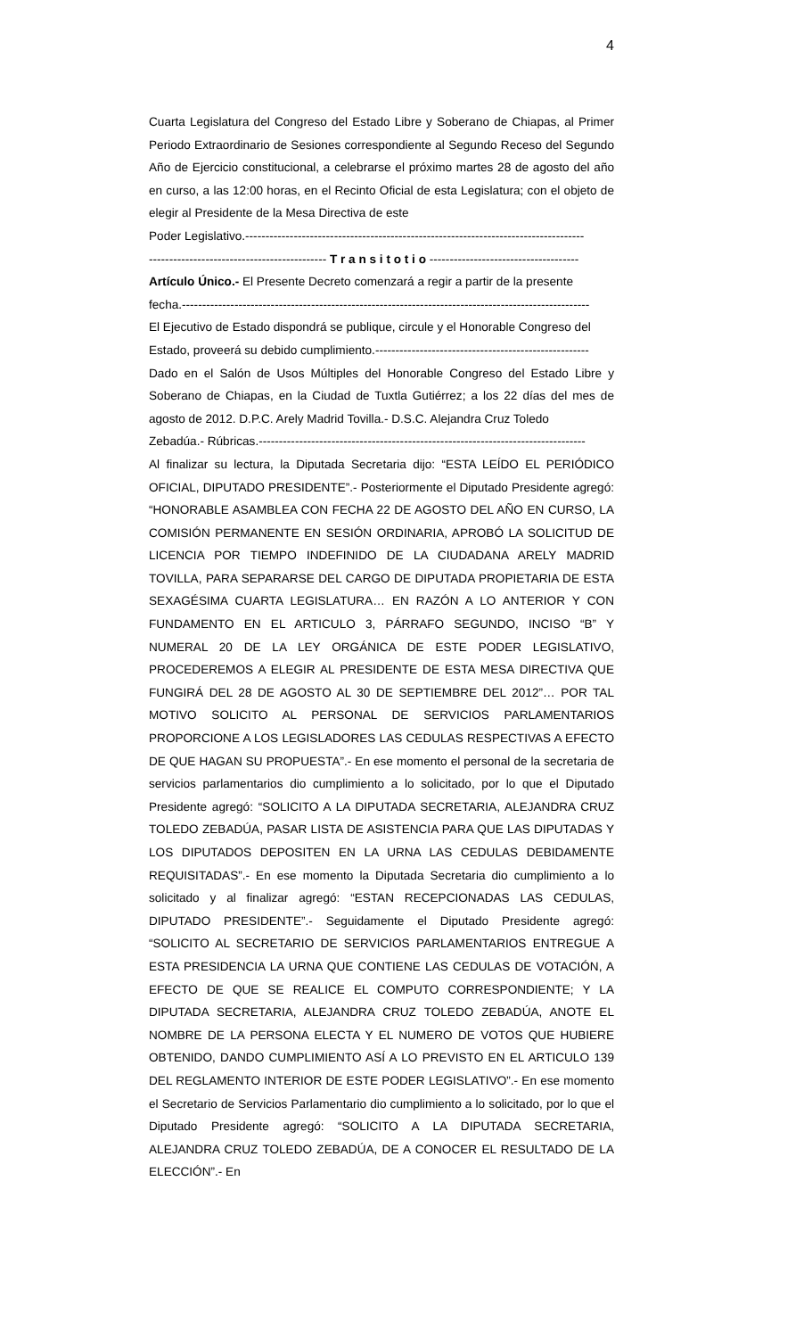4
Cuarta Legislatura del Congreso del Estado Libre y Soberano de Chiapas, al Primer Periodo Extraordinario de Sesiones correspondiente al Segundo Receso del Segundo Año de Ejercicio constitucional, a celebrarse el próximo martes 28 de agosto del año en curso, a las 12:00 horas, en el Recinto Oficial de esta Legislatura; con el objeto de elegir al Presidente de la Mesa Directiva de este
Poder Legislativo.------------------------------------------------------------------------------------
-------------------------------------------- T r a n s i t o t i o -------------------------------------
Artículo Único.- El Presente Decreto comenzará a regir a partir de la presente
fecha.-----------------------------------------------------------------------------------------------------
El Ejecutivo de Estado dispondrá se publique, circule y el Honorable Congreso del
Estado, proveerá su debido cumplimiento.-----------------------------------------------------
Dado en el Salón de Usos Múltiples del Honorable Congreso del Estado Libre y Soberano de Chiapas, en la Ciudad de Tuxtla Gutiérrez; a los 22 días del mes de agosto de 2012. D.P.C. Arely Madrid Tovilla.- D.S.C. Alejandra Cruz Toledo
Zebadúa.- Rúbricas.---------------------------------------------------------------------------------
Al finalizar su lectura, la Diputada Secretaria dijo: “ESTA LEÍDO EL PERIÓDICO OFICIAL, DIPUTADO PRESIDENTE”.- Posteriormente el Diputado Presidente agregó: “HONORABLE ASAMBLEA CON FECHA 22 DE AGOSTO DEL AÑO EN CURSO, LA COMISIÓN PERMANENTE EN SESIÓN ORDINARIA, APROBÓ LA SOLICITUD DE LICENCIA POR TIEMPO INDEFINIDO DE LA CIUDADANA ARELY MADRID TOVILLA, PARA SEPARARSE DEL CARGO DE DIPUTADA PROPIETARIA DE ESTA SEXAGÉSIMA CUARTA LEGISLATURA… EN RAZÓN A LO ANTERIOR Y CON FUNDAMENTO EN EL ARTICULO 3, PÁRRAFO SEGUNDO, INCISO “B” Y NUMERAL 20 DE LA LEY ORGÁNICA DE ESTE PODER LEGISLATIVO, PROCEDEREMOS A ELEGIR AL PRESIDENTE DE ESTA MESA DIRECTIVA QUE FUNGIRÁ DEL 28 DE AGOSTO AL 30 DE SEPTIEMBRE DEL 2012”… POR TAL MOTIVO SOLICITO AL PERSONAL DE SERVICIOS PARLAMENTARIOS PROPORCIONE A LOS LEGISLADORES LAS CEDULAS RESPECTIVAS A EFECTO DE QUE HAGAN SU PROPUESTA”.- En ese momento el personal de la secretaria de servicios parlamentarios dio cumplimiento a lo solicitado, por lo que el Diputado Presidente agregó: “SOLICITO A LA DIPUTADA SECRETARIA, ALEJANDRA CRUZ TOLEDO ZEBADÚA, PASAR LISTA DE ASISTENCIA PARA QUE LAS DIPUTADAS Y LOS DIPUTADOS DEPOSITEN EN LA URNA LAS CEDULAS DEBIDAMENTE REQUISITADAS”.- En ese momento la Diputada Secretaria dio cumplimiento a lo solicitado y al finalizar agregó: “ESTAN RECEPCIONADAS LAS CEDULAS, DIPUTADO PRESIDENTE”.- Seguidamente el Diputado Presidente agregó: “SOLICITO AL SECRETARIO DE SERVICIOS PARLAMENTARIOS ENTREGUE A ESTA PRESIDENCIA LA URNA QUE CONTIENE LAS CEDULAS DE VOTACIÓN, A EFECTO DE QUE SE REALICE EL COMPUTO CORRESPONDIENTE; Y LA DIPUTADA SECRETARIA, ALEJANDRA CRUZ TOLEDO ZEBADÚA, ANOTE EL NOMBRE DE LA PERSONA ELECTA Y EL NUMERO DE VOTOS QUE HUBIERE OBTENIDO, DANDO CUMPLIMIENTO ASÍ A LO PREVISTO EN EL ARTICULO 139 DEL REGLAMENTO INTERIOR DE ESTE PODER LEGISLATIVO”.- En ese momento el Secretario de Servicios Parlamentario dio cumplimiento a lo solicitado, por lo que el Diputado Presidente agregó: “SOLICITO A LA DIPUTADA SECRETARIA, ALEJANDRA CRUZ TOLEDO ZEBADÚA, DE A CONOCER EL RESULTADO DE LA ELECCIÓN”.- En